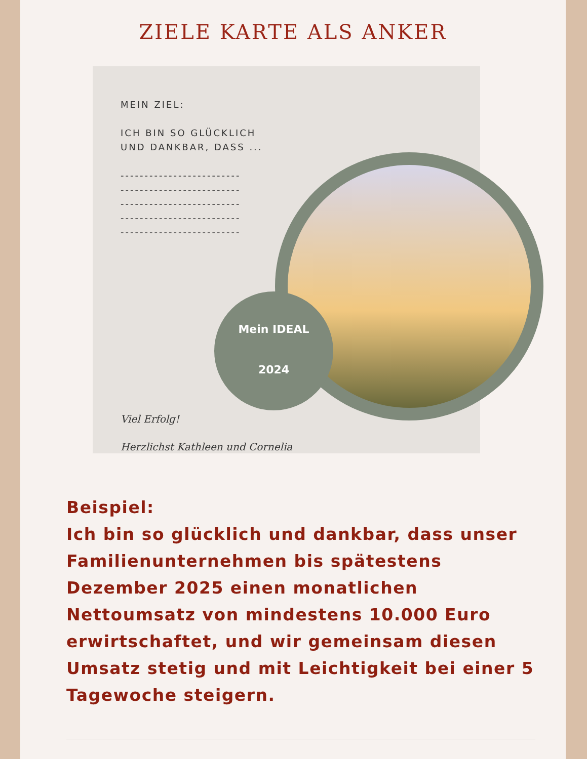ZIELE KARTE ALS ANKER
MEIN ZIEL:
ICH BIN SO GLÜCKLICH
UND DANKBAR, DASS ...
-------------------------
-------------------------
-------------------------
-------------------------
-------------------------
Mein IDEAL
2024
Viel Erfolg!
Herzlichst Kathleen und Cornelia
Beispiel:
Ich bin so glücklich und dankbar, dass unser Familienunternehmen bis spätestens Dezember 2025 einen monatlichen Nettoumsatz von mindestens 10.000 Euro erwirtschaftet, und wir gemeinsam diesen Umsatz stetig und mit Leichtigkeit bei einer 5 Tagewoche steigern.